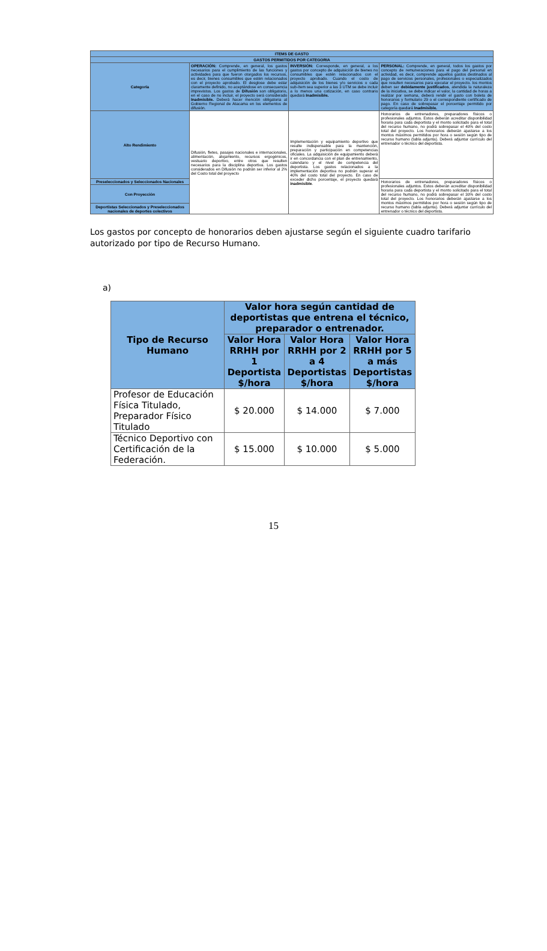| ITEMS DE GASTO | | | |
| --- | --- | --- | --- |
| GASTOS PERMITIDOS POR CATEGORIA | | | |
| Categoría | OPERACIÓN: Comprende, en general, los gastos necesarios para el cumplimiento de las funciones y actividades para que fueron otorgados los recursos, es decir, bienes consumibles que estén relacionados con el proyecto aprobado. El desglose debe estar claramente definido, no aceptándose en consecuencia imprevistos. Los gastos de Difusión son obligatorio, en el caso de no incluir, el proyecto será considerado Inadmisible. Deberá hacer mención obligatoria al Gobierno Regional de Atacama en los elementos de difusión. | INVERSIÓN: Corresponde, en general, a los gastos por concepto de adquisición de bienes no consumibles que estén relacionados con el proyecto aprobado. Cuando el costo de adquisición de los bienes y/o servicios o cada sub-ítem sea superior a las 3 UTM se debe incluir a lo menos una cotización, en caso contrario quedará Inadmisible. | PERSONAL: Comprende, en general, todos los gastos por concepto de remuneraciones para el pago del personal en actividad, es decir, comprende aquellos gastos destinados al pago de servicios personales, profesionales o especializados que resulten necesarios para ejecutar el proyecto. los montos deben ser debidamente justificados , atendida la naturaleza de la iniciativa, se debe indicar el valor, la cantidad de horas a realizar por semana, deberá rendir el gasto con boleta de honorarios y formulario 29 o el correspondiente certificado de pago. En caso de sobrepasar el porcentaje permitido por categoría quedará Inadmisible. |
| Alto Rendimiento | Difusión, fletes, pasajes nacionales e internacionales, alimentación, alojamiento, recursos ergogénicos, vestuario deportivo, entre otros que resulten necesarios para la disciplina deportiva. Los gastos considerados en Difusión no podrán ser inferior al 2% del Costo total del proyecto | Implementación y equipamiento deportivo que resulte indispensable para la mantención, preparación y participación en competencias oficiales. La adquisición de equipamiento deberá ir en concordancia con el plan de entrenamiento, calendario y el nivel de competencia del deportista. Los gastos relacionados a la implementación deportiva no podrán superar el 40% del costo total del proyecto. En caso de exceder dicho porcentaje, el proyecto quedará inadmisible . | Honorarios de entrenadores, preparadores físicos o profesionales adjuntos. Estos deberán acreditar disponibilidad horaria para cada deportista y el monto solicitado para el total del recurso humano, no podrá sobrepasar el 40% del costo total del proyecto. Los honorarios deberán ajustarse a los montos máximos permitidos por hora o sesión según tipo de recurso humano (tabla adjunta). Deberá adjuntar currículo del entrenador o técnico del deportista. |
| Preseleccionados y Seleccionados Nacionales | | | Honorarios de entrenadores, preparadores físicos o profesionales adjuntos. Estos deberán acreditar disponibilidad horaria para cada deportista y el monto solicitado para el total del recurso humano, no podrá sobrepasar el 30% del costo total del proyecto. Los honorarios deberán ajustarse a los montos máximos permitidos por hora o sesión según tipo de recurso humano (tabla adjunta). Deberá adjuntar currículo del entrenador o técnico del deportista. |
| Con Proyección | | | |
| Deportistas Seleccionados y Preseleccionados nacionales de deportes colectivos | | | |
Los gastos por concepto de honorarios deben ajustarse según el siguiente cuadro tarifario autorizado por tipo de Recurso Humano.
a)
| Tipo de Recurso Humano | Valor hora según cantidad de deportistas que entrena el técnico, preparador o entrenador. | | |
| --- | --- | --- | --- |
| | Valor Hora RRHH por 1 Deportista $/hora | Valor Hora RRHH por 2 a 4 Deportistas $/hora | Valor Hora RRHH por 5 a más Deportistas $/hora |
| Profesor de Educación Física Titulado, Preparador Físico Titulado | $ 20.000 | $ 14.000 | $ 7.000 |
| Técnico Deportivo con Certificación de la Federación. | $ 15.000 | $ 10.000 | $ 5.000 |
15